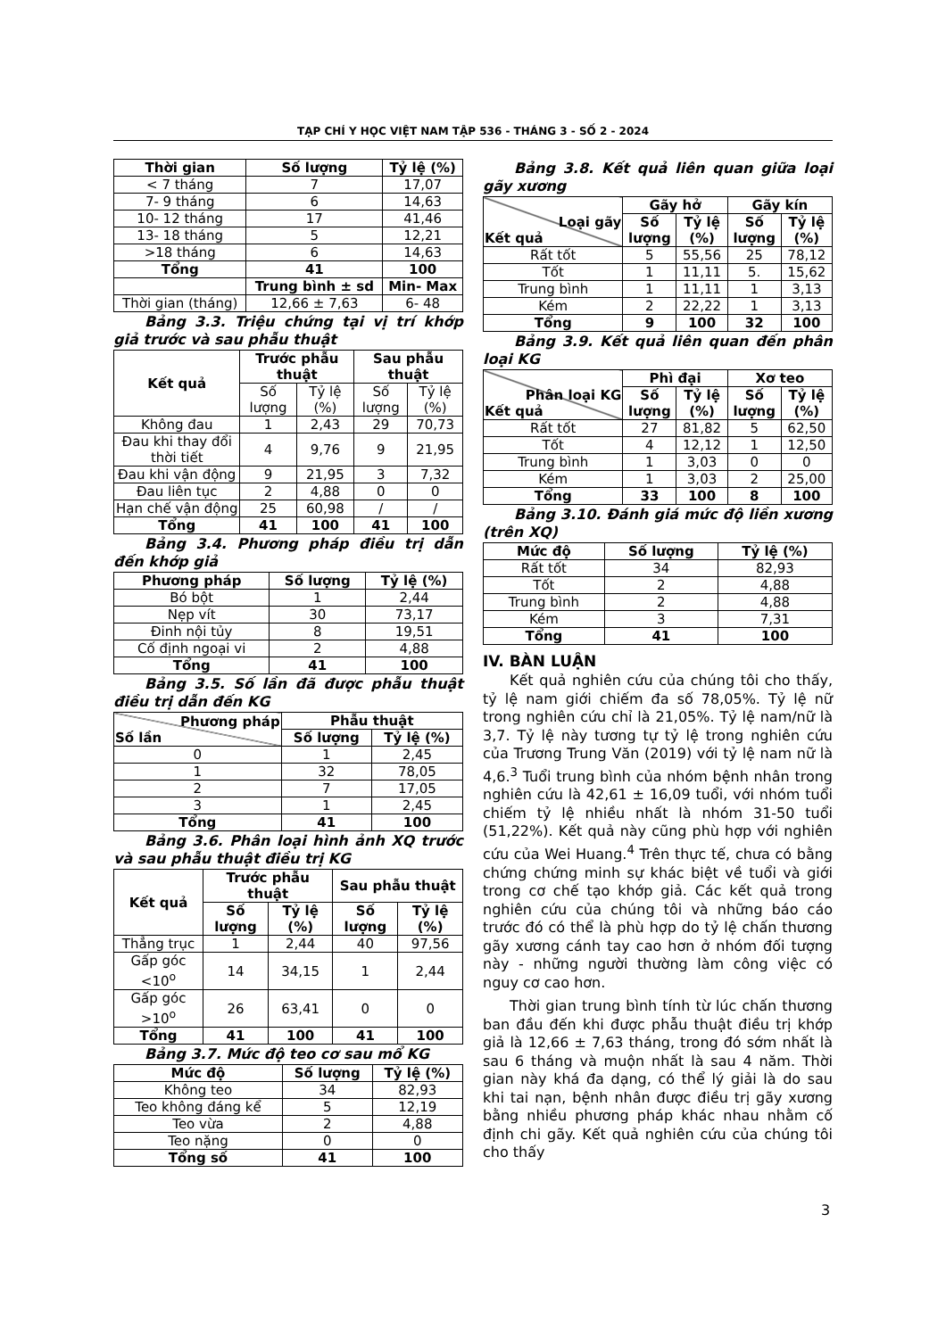TẠP CHÍ Y HỌC VIỆT NAM TẬP 536 - THÁNG 3 - SỐ 2 - 2024
| Thời gian | Số lượng | Tỷ lệ (%) |
| --- | --- | --- |
| < 7 tháng | 7 | 17,07 |
| 7- 9 tháng | 6 | 14,63 |
| 10- 12 tháng | 17 | 41,46 |
| 13- 18 tháng | 5 | 12,21 |
| >18 tháng | 6 | 14,63 |
| Tổng | 41 | 100 |
| | Trung bình ± sd | Min- Max |
| Thời gian (tháng) | 12,66 ± 7,63 | 6- 48 |
Bảng 3.3. Triệu chứng tại vị trí khớp giả trước và sau phẫu thuật
| Kết quả | Trước phẫu thuật | | Sau phẫu thuật | |
| --- | --- | --- | --- | --- |
| | Số lượng | Tỷ lệ (%) | Số lượng | Tỷ lệ (%) |
| Không đau | 1 | 2,43 | 29 | 70,73 |
| Đau khi thay đổi thời tiết | 4 | 9,76 | 9 | 21,95 |
| Đau khi vận động | 9 | 21,95 | 3 | 7,32 |
| Đau liên tục | 2 | 4,88 | 0 | 0 |
| Hạn chế vận động | 25 | 60,98 | / | / |
| Tổng | 41 | 100 | 41 | 100 |
Bảng 3.4. Phương pháp điều trị dẫn đến khớp giả
| Phương pháp | Số lượng | Tỷ lệ (%) |
| --- | --- | --- |
| Bó bột | 1 | 2,44 |
| Nẹp vít | 30 | 73,17 |
| Đinh nội tủy | 8 | 19,51 |
| Cố định ngoại vi | 2 | 4,88 |
| Tổng | 41 | 100 |
Bảng 3.5. Số lần đã được phẫu thuật điều trị dẫn đến KG
| Phương pháp Số lần | Phẫu thuật | |
| --- | --- | --- |
| | Số lượng | Tỷ lệ (%) |
| 0 | 1 | 2,45 |
| 1 | 32 | 78,05 |
| 2 | 7 | 17,05 |
| 3 | 1 | 2,45 |
| Tổng | 41 | 100 |
Bảng 3.6. Phân loại hình ảnh XQ trước và sau phẫu thuật điều trị KG
| Kết quả | Trước phẫu thuật | | Sau phẫu thuật | |
| --- | --- | --- | --- | --- |
| | Số lượng | Tỷ lệ (%) | Số lượng | Tỷ lệ (%) |
| Thẳng trục | 1 | 2,44 | 40 | 97,56 |
| Gấp góc <10<sup>o</sup> | 14 | 34,15 | 1 | 2,44 |
| Gấp góc >10<sup>o</sup> | 26 | 63,41 | 0 | 0 |
| Tổng | 41 | 100 | 41 | 100 |
Bảng 3.7. Mức độ teo cơ sau mổ KG
| Mức độ | Số lượng | Tỷ lệ (%) |
| --- | --- | --- |
| Không teo | 34 | 82,93 |
| Teo không đáng kể | 5 | 12,19 |
| Teo vừa | 2 | 4,88 |
| Teo nặng | 0 | 0 |
| Tổng số | 41 | 100 |
Bảng 3.8. Kết quả liên quan giữa loại gãy xương
| Loại gãy Kết quả | Gãy hở | | Gãy kín | |
| --- | --- | --- | --- | --- |
| | Số lượng | Tỷ lệ (%) | Số lượng | Tỷ lệ (%) |
| Rất tốt | 5 | 55,56 | 25 | 78,12 |
| Tốt | 1 | 11,11 | 5. | 15,62 |
| Trung bình | 1 | 11,11 | 1 | 3,13 |
| Kém | 2 | 22,22 | 1 | 3,13 |
| Tổng | 9 | 100 | 32 | 100 |
Bảng 3.9. Kết quả liên quan đến phân loại KG
| Phân loại KG Kết quả | Phì đại | | Xơ teo | |
| --- | --- | --- | --- | --- |
| | Số lượng | Tỷ lệ (%) | Số lượng | Tỷ lệ (%) |
| Rất tốt | 27 | 81,82 | 5 | 62,50 |
| Tốt | 4 | 12,12 | 1 | 12,50 |
| Trung bình | 1 | 3,03 | 0 | 0 |
| Kém | 1 | 3,03 | 2 | 25,00 |
| Tổng | 33 | 100 | 8 | 100 |
Bảng 3.10. Đánh giá mức độ liền xương (trên XQ)
| Mức độ | Số lượng | Tỷ lệ (%) |
| --- | --- | --- |
| Rất tốt | 34 | 82,93 |
| Tốt | 2 | 4,88 |
| Trung bình | 2 | 4,88 |
| Kém | 3 | 7,31 |
| Tổng | 41 | 100 |
IV. BÀN LUẬN
Kết quả nghiên cứu của chúng tôi cho thấy, tỷ lệ nam giới chiếm đa số 78,05%. Tỷ lệ nữ trong nghiên cứu chỉ là 21,05%. Tỷ lệ nam/nữ là 3,7. Tỷ lệ này tương tự tỷ lệ trong nghiên cứu của Trương Trung Văn (2019) với tỷ lệ nam nữ là 4,6.<sup>3</sup> Tuổi trung bình của nhóm bệnh nhân trong nghiên cứu là 42,61 ± 16,09 tuổi, với nhóm tuổi chiếm tỷ lệ nhiều nhất là nhóm 31-50 tuổi (51,22%). Kết quả này cũng phù hợp với nghiên cứu của Wei Huang.<sup>4</sup> Trên thực tế, chưa có bằng chứng chứng minh sự khác biệt về tuổi và giới trong cơ chế tạo khớp giả. Các kết quả trong nghiên cứu của chúng tôi và những báo cáo trước đó có thể là phù hợp do tỷ lệ chấn thương gãy xương cánh tay cao hơn ở nhóm đối tượng này - những người thường làm công việc có nguy cơ cao hơn.
Thời gian trung bình tính từ lúc chấn thương ban đầu đến khi được phẫu thuật điều trị khớp giả là 12,66 ± 7,63 tháng, trong đó sớm nhất là sau 6 tháng và muộn nhất là sau 4 năm. Thời gian này khá đa dạng, có thể lý giải là do sau khi tai nạn, bệnh nhân được điều trị gãy xương bằng nhiều phương pháp khác nhau nhằm cố định chi gãy. Kết quả nghiên cứu của chúng tôi cho thấy
3